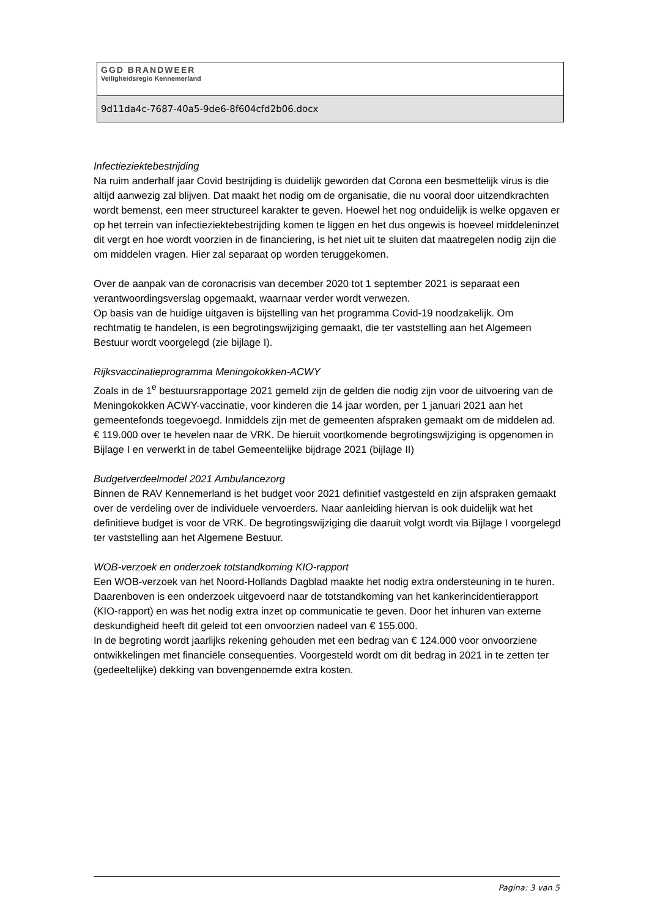GGD BRANDWEER
Veiligheidsregio Kennemerland
9d11da4c-7687-40a5-9de6-8f604cfd2b06.docx
Infectieziektebestrijding
Na ruim anderhalf jaar Covid bestrijding is duidelijk geworden dat Corona een besmettelijk virus is die altijd aanwezig zal blijven. Dat maakt het nodig om de organisatie, die nu vooral door uitzendkrachten wordt bemenst, een meer structureel karakter te geven. Hoewel het nog onduidelijk is welke opgaven er op het terrein van infectieziektebestrijding komen te liggen en het dus ongewis is hoeveel middeleninzet dit vergt en hoe wordt voorzien in de financiering, is het niet uit te sluiten dat maatregelen nodig zijn die om middelen vragen. Hier zal separaat op worden teruggekomen.
Over de aanpak van de coronacrisis van december 2020 tot 1 september 2021 is separaat een verantwoordingsverslag opgemaakt, waarnaar verder wordt verwezen.
Op basis van de huidige uitgaven is bijstelling van het programma Covid-19 noodzakelijk. Om rechtmatig te handelen, is een begrotingswijziging gemaakt, die ter vaststelling aan het Algemeen Bestuur wordt voorgelegd (zie bijlage I).
Rijksvaccinatieprogramma Meningokokken-ACWY
Zoals in de 1<sup>e</sup> bestuursrapportage 2021 gemeld zijn de gelden die nodig zijn voor de uitvoering van de Meningokokken ACWY-vaccinatie, voor kinderen die 14 jaar worden, per 1 januari 2021 aan het gemeentefonds toegevoegd. Inmiddels zijn met de gemeenten afspraken gemaakt om de middelen ad. € 119.000 over te hevelen naar de VRK. De hieruit voortkomende begrotingswijziging is opgenomen in Bijlage I en verwerkt in de tabel Gemeentelijke bijdrage 2021 (bijlage II)
Budgetverdeelmodel 2021 Ambulancezorg
Binnen de RAV Kennemerland is het budget voor 2021 definitief vastgesteld en zijn afspraken gemaakt over de verdeling over de individuele vervoerders. Naar aanleiding hiervan is ook duidelijk wat het definitieve budget is voor de VRK. De begrotingswijziging die daaruit volgt wordt via Bijlage I voorgelegd ter vaststelling aan het Algemene Bestuur.
WOB-verzoek en onderzoek totstandkoming KIO-rapport
Een WOB-verzoek van het Noord-Hollands Dagblad maakte het nodig extra ondersteuning in te huren. Daarenboven is een onderzoek uitgevoerd naar de totstandkoming van het kankerincidentierapport (KIO-rapport) en was het nodig extra inzet op communicatie te geven. Door het inhuren van externe deskundigheid heeft dit geleid tot een onvoorzien nadeel van € 155.000.
In de begroting wordt jaarlijks rekening gehouden met een bedrag van € 124.000 voor onvoorziene ontwikkelingen met financiële consequenties. Voorgesteld wordt om dit bedrag in 2021 in te zetten ter (gedeeltelijke) dekking van bovengenoemde extra kosten.
Pagina: 3 van 5